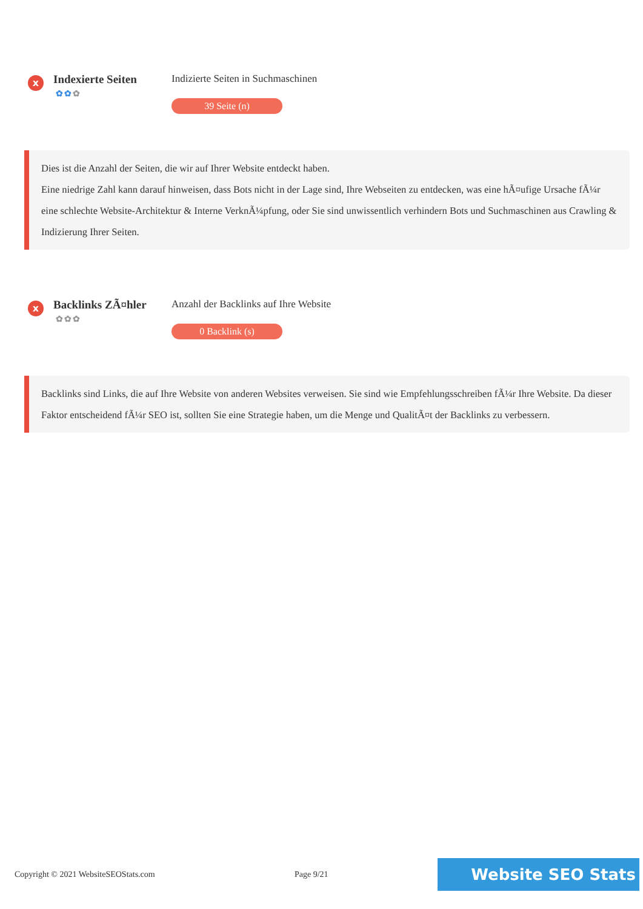x
Indexierte Seiten
✿✿✿
Indizierte Seiten in Suchmaschinen
39 Seite (n)
Dies ist die Anzahl der Seiten, die wir auf Ihrer Website entdeckt haben.
Eine niedrige Zahl kann darauf hinweisen, dass Bots nicht in der Lage sind, Ihre Webseiten zu entdecken, was eine hÃ¤ufige Ursache fÃ¼r eine schlechte Website-Architektur & Interne VerknÃ¼pfung, oder Sie sind unwissentlich verhindern Bots und Suchmaschinen aus Crawling & Indizierung Ihrer Seiten.
x
Backlinks ZÃ¤hler
✿✿✿
Anzahl der Backlinks auf Ihre Website
0 Backlink (s)
Backlinks sind Links, die auf Ihre Website von anderen Websites verweisen. Sie sind wie Empfehlungsschreiben fÃ¼r Ihre Website. Da dieser Faktor entscheidend fÃ¼r SEO ist, sollten Sie eine Strategie haben, um die Menge und QualitÃ¤t der Backlinks zu verbessern.
Copyright © 2021 WebsiteSEOStats.com Page 9/21
Website SEO Stats